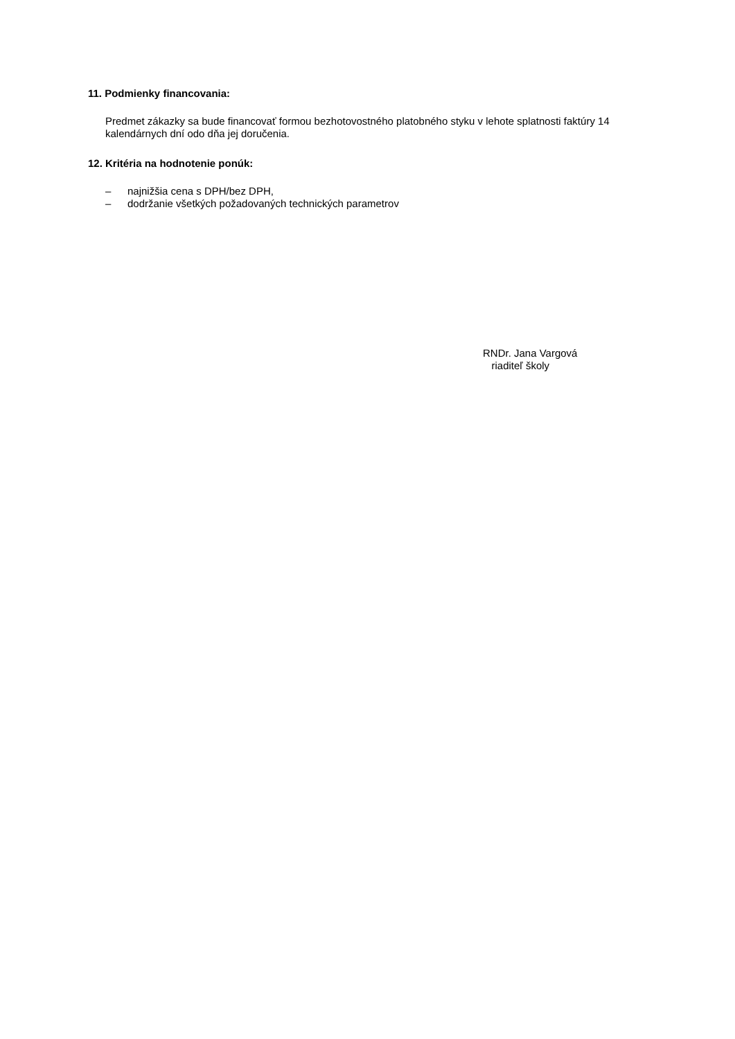11. Podmienky financovania:
Predmet zákazky sa bude financovať formou bezhotovostného platobného styku v lehote splatnosti faktúry 14 kalendárnych dní odo dňa jej doručenia.
12. Kritéria na hodnotenie ponúk:
– najnižšia cena s DPH/bez DPH,
– dodržanie všetkých požadovaných technických parametrov
RNDr. Jana Vargová
riaditeľ školy